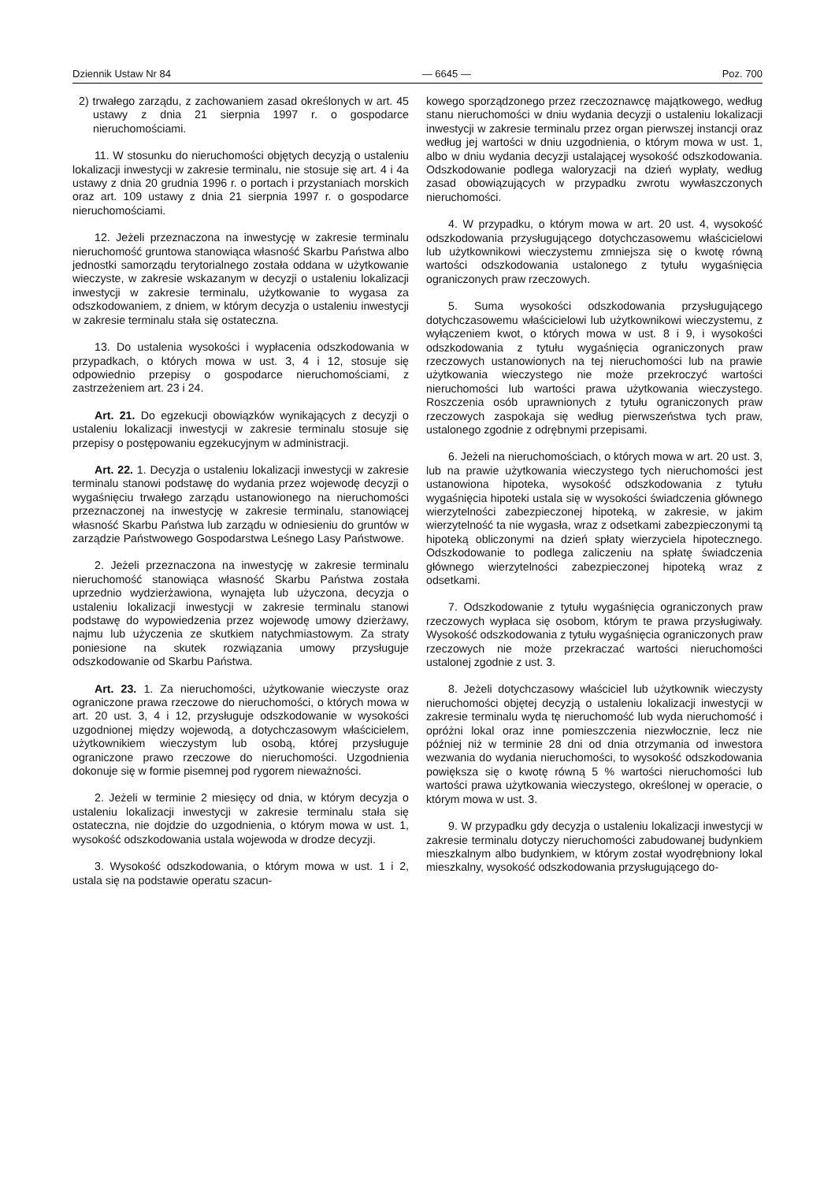Dziennik Ustaw Nr 84 — 6645 — Poz. 700
2) trwałego zarządu, z zachowaniem zasad określonych w art. 45 ustawy z dnia 21 sierpnia 1997 r. o gospodarce nieruchomościami.
11. W stosunku do nieruchomości objętych decyzją o ustaleniu lokalizacji inwestycji w zakresie terminalu, nie stosuje się art. 4 i 4a ustawy z dnia 20 grudnia 1996 r. o portach i przystaniach morskich oraz art. 109 ustawy z dnia 21 sierpnia 1997 r. o gospodarce nieruchomościami.
12. Jeżeli przeznaczona na inwestycję w zakresie terminalu nieruchomość gruntowa stanowiąca własność Skarbu Państwa albo jednostki samorządu terytorialnego została oddana w użytkowanie wieczyste, w zakresie wskazanym w decyzji o ustaleniu lokalizacji inwestycji w zakresie terminalu, użytkowanie to wygasa za odszkodowaniem, z dniem, w którym decyzja o ustaleniu inwestycji w zakresie terminalu stała się ostateczna.
13. Do ustalenia wysokości i wypłacenia odszkodowania w przypadkach, o których mowa w ust. 3, 4 i 12, stosuje się odpowiednio przepisy o gospodarce nieruchomościami, z zastrzeżeniem art. 23 i 24.
Art. 21. Do egzekucji obowiązków wynikających z decyzji o ustaleniu lokalizacji inwestycji w zakresie terminalu stosuje się przepisy o postępowaniu egzekucyjnym w administracji.
Art. 22. 1. Decyzja o ustaleniu lokalizacji inwestycji w zakresie terminalu stanowi podstawę do wydania przez wojewodę decyzji o wygaśnięciu trwałego zarządu ustanowionego na nieruchomości przeznaczonej na inwestycję w zakresie terminalu, stanowiącej własność Skarbu Państwa lub zarządu w odniesieniu do gruntów w zarządzie Państwowego Gospodarstwa Leśnego Lasy Państwowe.
2. Jeżeli przeznaczona na inwestycję w zakresie terminalu nieruchomość stanowiąca własność Skarbu Państwa została uprzednio wydzierżawiona, wynajęta lub użyczona, decyzja o ustaleniu lokalizacji inwestycji w zakresie terminalu stanowi podstawę do wypowiedzenia przez wojewodę umowy dzierżawy, najmu lub użyczenia ze skutkiem natychmiastowym. Za straty poniesione na skutek rozwiązania umowy przysługuje odszkodowanie od Skarbu Państwa.
Art. 23. 1. Za nieruchomości, użytkowanie wieczyste oraz ograniczone prawa rzeczowe do nieruchomości, o których mowa w art. 20 ust. 3, 4 i 12, przysługuje odszkodowanie w wysokości uzgodnionej między wojewodą, a dotychczasowym właścicielem, użytkownikiem wieczystym lub osobą, której przysługuje ograniczone prawo rzeczowe do nieruchomości. Uzgodnienia dokonuje się w formie pisemnej pod rygorem nieważności.
2. Jeżeli w terminie 2 miesięcy od dnia, w którym decyzja o ustaleniu lokalizacji inwestycji w zakresie terminalu stała się ostateczna, nie dojdzie do uzgodnienia, o którym mowa w ust. 1, wysokość odszkodowania ustala wojewoda w drodze decyzji.
3. Wysokość odszkodowania, o którym mowa w ust. 1 i 2, ustala się na podstawie operatu szacun-
kowego sporządzonego przez rzeczoznawcę majątkowego, według stanu nieruchomości w dniu wydania decyzji o ustaleniu lokalizacji inwestycji w zakresie terminalu przez organ pierwszej instancji oraz według jej wartości w dniu uzgodnienia, o którym mowa w ust. 1, albo w dniu wydania decyzji ustalającej wysokość odszkodowania. Odszkodowanie podlega waloryzacji na dzień wypłaty, według zasad obowiązujących w przypadku zwrotu wywłaszczonych nieruchomości.
4. W przypadku, o którym mowa w art. 20 ust. 4, wysokość odszkodowania przysługującego dotychczasowemu właścicielowi lub użytkownikowi wieczystemu zmniejsza się o kwotę równą wartości odszkodowania ustalonego z tytułu wygaśnięcia ograniczonych praw rzeczowych.
5. Suma wysokości odszkodowania przysługującego dotychczasowemu właścicielowi lub użytkownikowi wieczystemu, z wyłączeniem kwot, o których mowa w ust. 8 i 9, i wysokości odszkodowania z tytułu wygaśnięcia ograniczonych praw rzeczowych ustanowionych na tej nieruchomości lub na prawie użytkowania wieczystego nie może przekroczyć wartości nieruchomości lub wartości prawa użytkowania wieczystego. Roszczenia osób uprawnionych z tytułu ograniczonych praw rzeczowych zaspokaja się według pierwszeństwa tych praw, ustalonego zgodnie z odrębnymi przepisami.
6. Jeżeli na nieruchomościach, o których mowa w art. 20 ust. 3, lub na prawie użytkowania wieczystego tych nieruchomości jest ustanowiona hipoteka, wysokość odszkodowania z tytułu wygaśnięcia hipoteki ustala się w wysokości świadczenia głównego wierzytelności zabezpieczonej hipoteką, w zakresie, w jakim wierzytelność ta nie wygasła, wraz z odsetkami zabezpieczonymi tą hipoteką obliczonymi na dzień spłaty wierzyciela hipotecznego. Odszkodowanie to podlega zaliczeniu na spłatę świadczenia głównego wierzytelności zabezpieczonej hipoteką wraz z odsetkami.
7. Odszkodowanie z tytułu wygaśnięcia ograniczonych praw rzeczowych wypłaca się osobom, którym te prawa przysługiwały. Wysokość odszkodowania z tytułu wygaśnięcia ograniczonych praw rzeczowych nie może przekraczać wartości nieruchomości ustalonej zgodnie z ust. 3.
8. Jeżeli dotychczasowy właściciel lub użytkownik wieczysty nieruchomości objętej decyzją o ustaleniu lokalizacji inwestycji w zakresie terminalu wyda tę nieruchomość lub wyda nieruchomość i opróżni lokal oraz inne pomieszczenia niezwłocznie, lecz nie później niż w terminie 28 dni od dnia otrzymania od inwestora wezwania do wydania nieruchomości, to wysokość odszkodowania powiększa się o kwotę równą 5 % wartości nieruchomości lub wartości prawa użytkowania wieczystego, określonej w operacie, o którym mowa w ust. 3.
9. W przypadku gdy decyzja o ustaleniu lokalizacji inwestycji w zakresie terminalu dotyczy nieruchomości zabudowanej budynkiem mieszkalnym albo budynkiem, w którym został wyodrębniony lokal mieszkalny, wysokość odszkodowania przysługującego do-